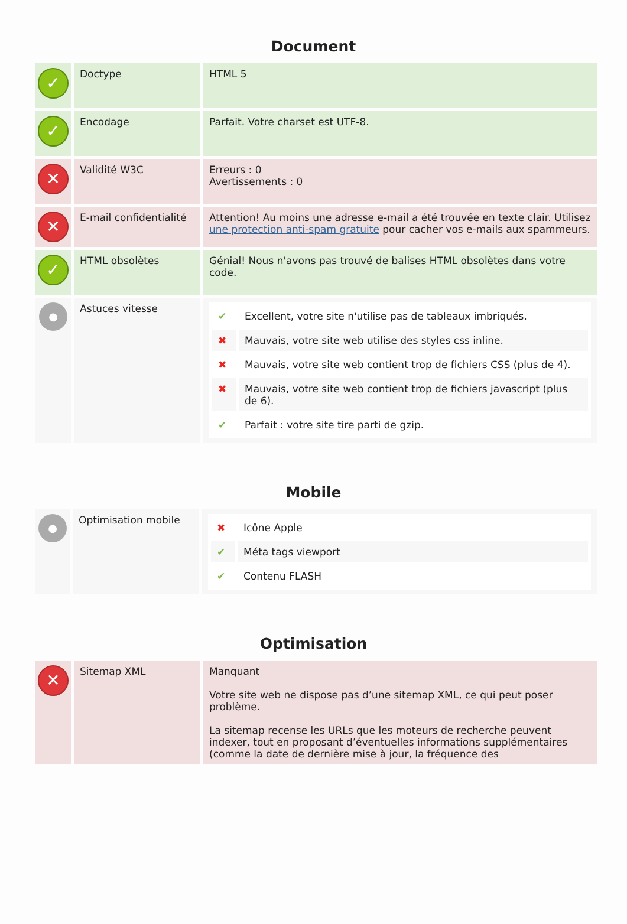Document
| ✓ | Doctype | HTML 5 |
| ✓ | Encodage | Parfait. Votre charset est UTF-8. |
| ✕ | Validité W3C | Erreurs : 0 Avertissements : 0 |
| ✕ | E-mail confidentialité | Attention! Au moins une adresse e-mail a été trouvée en texte clair. Utilisez une protection anti-spam gratuite pour cacher vos e-mails aux spammeurs. |
| ✓ | HTML obsolètes | Génial! Nous n'avons pas trouvé de balises HTML obsolètes dans votre code. |
| ● | Astuces vitesse | / ✔ / Excellent, votre site n'utilise pas de tableaux imbriqués. / / ✖ / Mauvais, votre site web utilise des styles css inline. / / ✖ / Mauvais, votre site web contient trop de fichiers CSS (plus de 4). / / ✖ / Mauvais, votre site web contient trop de fichiers javascript (plus de 6). / / ✔ / Parfait : votre site tire parti de gzip. / |
Mobile
| ● | Optimisation mobile | / ✖ / Icône Apple / / ✔ / Méta tags viewport / / ✔ / Contenu FLASH / |
Optimisation
| ✕ | Sitemap XML | Manquant Votre site web ne dispose pas d’une sitemap XML, ce qui peut poser problème. La sitemap recense les URLs que les moteurs de recherche peuvent indexer, tout en proposant d’éventuelles informations supplémentaires (comme la date de dernière mise à jour, la fréquence des |